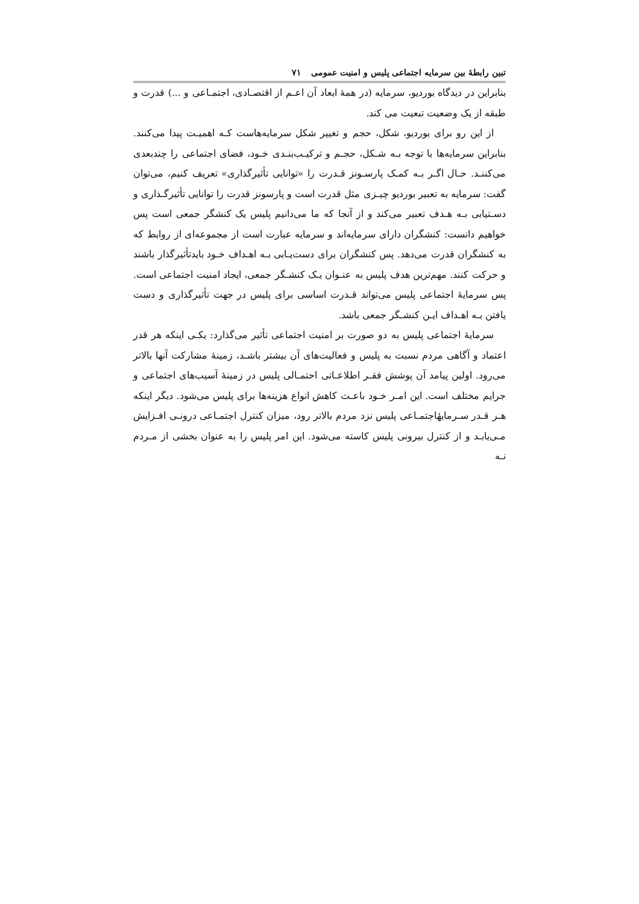تبین رابطهٔ بین سرمایه اجتماعی پلیس و امنیت عمومی ۷۱
بنابراین در دیدگاه بوردیو، سرمایه (در همهٔ ابعاد آن اعـم از اقتصـادی، اجتمـاعی و ...) قدرت و طبقه از یک وضعیت تبعیت می کند.
از این رو برای بوردیو، شکل، حجم و تغییر شکل سرمایه‌هاست کـه اهمیـت پیدا می‌کنند. بنابراین سرمایه‌ها با توجه بـه شـکل، حجـم و ترکیـب‌بنـدی خـود، فضای اجتماعی را چندبعدی می‌کننـد. حـال اگـر بـه کمـک پارسـونز قـدرت را «توانایی تأثیرگذاری» تعریف کنیم، می‌توان گفت: سرمایه به تعبیر بوردیو چیـزی مثل قدرت است و پارسونز قدرت را توانایی تأثیرگـذاری و دسـتیابی بـه هـدف تعبیر می‌کند و از آنجا که ما می‌دانیم پلیس یک کنشگر جمعی است پس خواهیم دانست: کنشگران دارای سرمایه‌اند و سرمایه عبارت است از مجموعه‌ای از روابط که به کنشگران قدرت می‌دهد. پس کنشگران برای دست‌یـابی بـه اهـداف خـود بایدتأثیرگذار باشند و حرکت کنند. مهم‌ترین هدف پلیس به عنـوان یـک کنشـگر جمعی، ایجاد امنیت اجتماعی است. پس سرمایهٔ اجتماعی پلیس می‌تواند قـدرت اساسی برای پلیس در جهت تأثیرگذاری و دست یافتن بـه اهـداف ایـن کنشـگر جمعی باشد.
سرمایهٔ اجتماعی پلیس به دو صورت بر امنیت اجتماعی تأثیر می‌گذارد: یکـی اینکه هر قدر اعتماد و آگاهی مردم نسبت به پلیس و فعالیت‌های آن بیشتر باشـد، زمینهٔ مشارکت آنها بالاتر می‌رود. اولین پیامد آن پوشش فقـر اطلاعـاتی احتمـالی پلیس در زمینهٔ آسیب‌های اجتماعی و جرایم مختلف است. این امـر خـود باعـث کاهش انواع هزینه‌ها برای پلیس می‌شود. دیگر اینکه هـر قـدر سـرمایهٔاجتمـاعی پلیس نزد مردم بالاتر رود، میزان کنترل اجتمـاعی درونـی افـزایش مـی‌یابـد و از کنترل بیرونی پلیس کاسته می‌شود. این امر پلیس را به عنوان بخشی از مـردم نـه